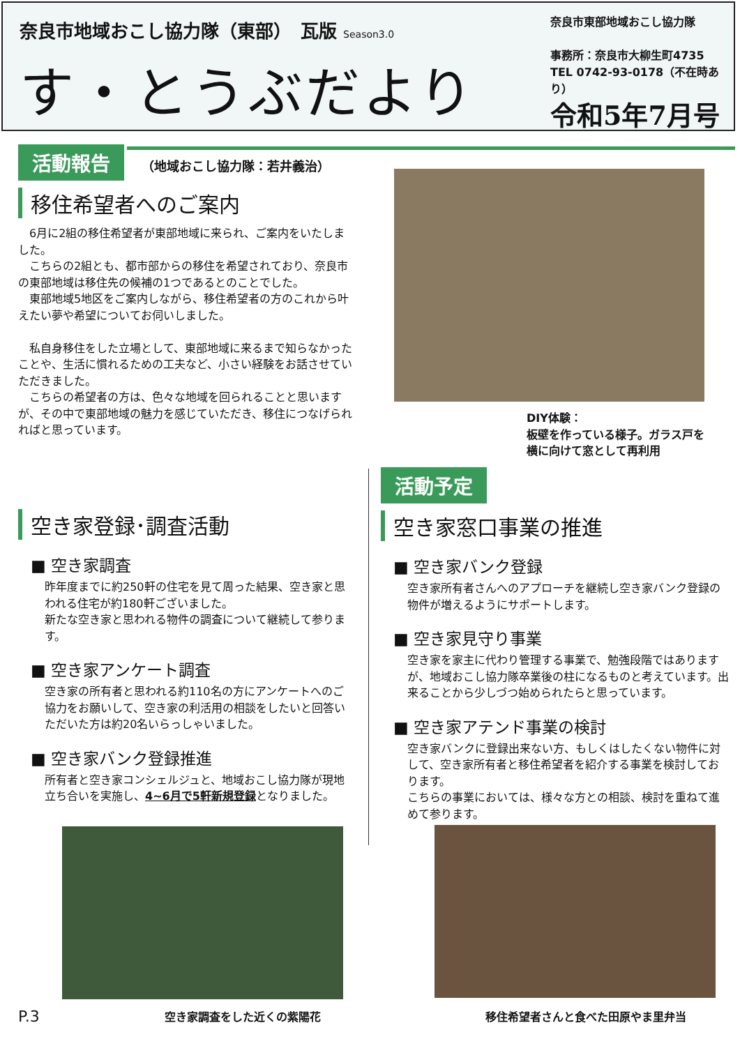奈良市地域おこし協力隊（東部）　瓦版 Season3.0
す・とうぶだより
奈良市東部地域おこし協力隊
事務所：奈良市大柳生町4735
TEL 0742-93-0178（不在時あり）
令和5年7月号
活動報告 （地域おこし協力隊：若井義治）
移住希望者へのご案内
　6月に2組の移住希望者が東部地域に来られ、ご案内をいたしました。
　こちらの2組とも、都市部からの移住を希望されており、奈良市の東部地域は移住先の候補の1つであるとのことでした。
　東部地域5地区をご案内しながら、移住希望者の方のこれから叶えたい夢や希望についてお伺いしました。
　私自身移住をした立場として、東部地域に来るまで知らなかったことや、生活に慣れるための工夫など、小さい経験をお話させていただきました。
　こちらの希望者の方は、色々な地域を回られることと思いますが、その中で東部地域の魅力を感じていただき、移住につなげられればと思っています。
DIY体験：
板壁を作っている様子。ガラス戸を横に向けて窓として再利用
空き家登録･調査活動
■ 空き家調査
昨年度までに約250軒の住宅を見て周った結果、空き家と思われる住宅が約180軒ございました。
新たな空き家と思われる物件の調査について継続して参ります。
■ 空き家アンケート調査
空き家の所有者と思われる約110名の方にアンケートへのご協力をお願いして、空き家の利活用の相談をしたいと回答いただいた方は約20名いらっしゃいました。
■ 空き家バンク登録推進
所有者と空き家コンシェルジュと、地域おこし協力隊が現地立ち合いを実施し、4~6月で5軒新規登録となりました。
活動予定
空き家窓口事業の推進
■ 空き家バンク登録
空き家所有者さんへのアプローチを継続し空き家バンク登録の物件が増えるようにサポートします。
■ 空き家見守り事業
空き家を家主に代わり管理する事業で、勉強段階ではありますが、地域おこし協力隊卒業後の柱になるものと考えています。出来ることから少しづつ始められたらと思っています。
■ 空き家アテンド事業の検討
空き家バンクに登録出来ない方、もしくはしたくない物件に対して、空き家所有者と移住希望者を紹介する事業を検討しております。
こちらの事業においては、様々な方との相談、検討を重ねて進めて参ります。
P.3 空き家調査をした近くの紫陽花 移住希望者さんと食べた田原やま里弁当